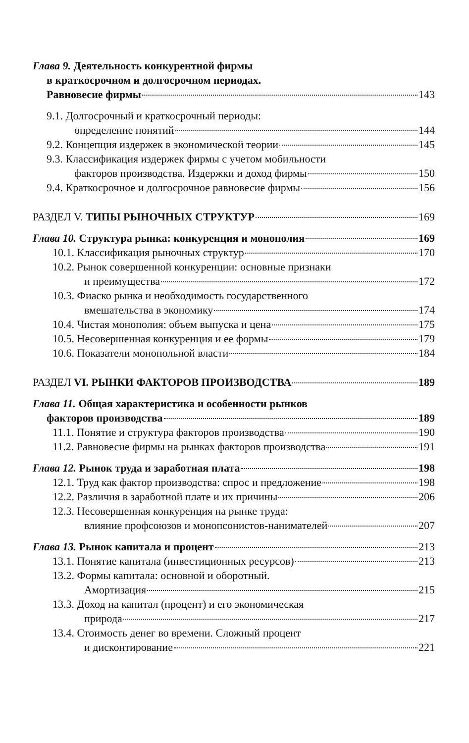Глава 9. Деятельность конкурентной фирмы
в краткосрочном и долгосрочном периодах.
Равновесие фирмы 143
9.1. Долгосрочный и краткосрочный периоды:
определение понятий 144
9.2. Концепция издержек в экономической теории 145
9.3. Классификация издержек фирмы с учетом мобильности
факторов производства. Издержки и доход фирмы 150
9.4. Краткосрочное и долгосрочное равновесие фирмы 156
РАЗДЕЛ V. ТИПЫ РЫНОЧНЫХ СТРУКТУР 169
Глава 10. Структура рынка: конкуренция и монополия 169
10.1. Классификация рыночных структур 170
10.2. Рынок совершенной конкуренции: основные признаки
и преимущества 172
10.3. Фиаско рынка и необходимость государственного
вмешательства в экономику 174
10.4. Чистая монополия: объем выпуска и цена 175
10.5. Несовершенная конкуренция и ее формы 179
10.6. Показатели монопольной власти 184
РАЗДЕЛ VI. РЫНКИ ФАКТОРОВ ПРОИЗВОДСТВА 189
Глава 11. Общая характеристика и особенности рынков
факторов производства 189
11.1. Понятие и структура факторов производства 190
11.2. Равновесие фирмы на рынках факторов производства 191
Глава 12. Рынок труда и заработная плата 198
12.1. Труд как фактор производства: спрос и предложение 198
12.2. Различия в заработной плате и их причины 206
12.3. Несовершенная конкуренция на рынке труда:
влияние профсоюзов и монопсонистов-нанимателей 207
Глава 13. Рынок капитала и процент 213
13.1. Понятие капитала (инвестиционных ресурсов) 213
13.2. Формы капитала: основной и оборотный.
Амортизация 215
13.3. Доход на капитал (процент) и его экономическая
природа 217
13.4. Стоимость денег во времени. Сложный процент
и дисконтирование 221